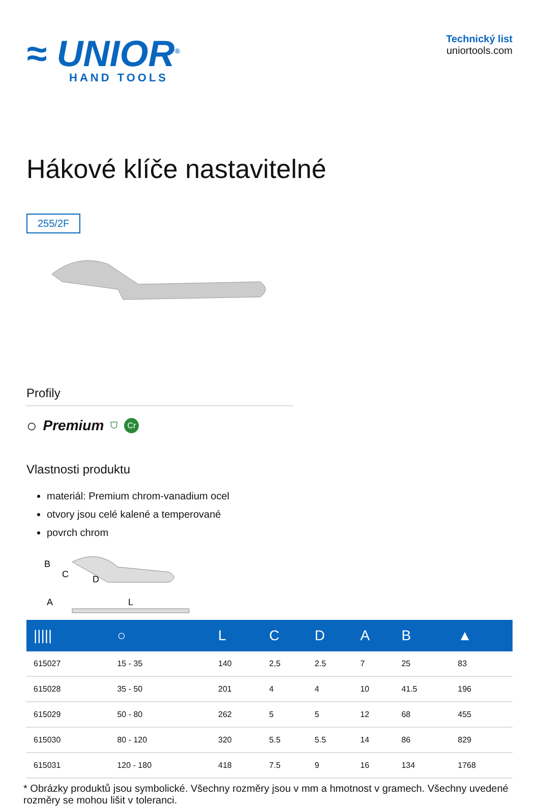≈ UNIOR<sup>®</sup>
HAND TOOLS
Technický list
uniortools.com
Hákové klíče nastavitelné
255/2F
Profily
○ Premium ⛉ Cr
Vlastnosti produktu
materiál: Premium chrom-vanadium ocel
otvory jsou celé kalené a temperované
povrch chrom
B
C
D
A
L
| ///// | ○ | L | C | D | A | B | ▲ |
| --- | --- | --- | --- | --- | --- | --- | --- |
| 615027 | 15 - 35 | 140 | 2,5 | 2.5 | 7 | 25 | 83 |
| 615028 | 35 - 50 | 201 | 4 | 4 | 10 | 41.5 | 196 |
| 615029 | 50 - 80 | 262 | 5 | 5 | 12 | 68 | 455 |
| 615030 | 80 - 120 | 320 | 5.5 | 5.5 | 14 | 86 | 829 |
| 615031 | 120 - 180 | 418 | 7.5 | 9 | 16 | 134 | 1768 |
* Obrázky produktů jsou symbolické. Všechny rozměry jsou v mm a hmotnost v gramech. Všechny uvedené rozměry se mohou lišit v toleranci.